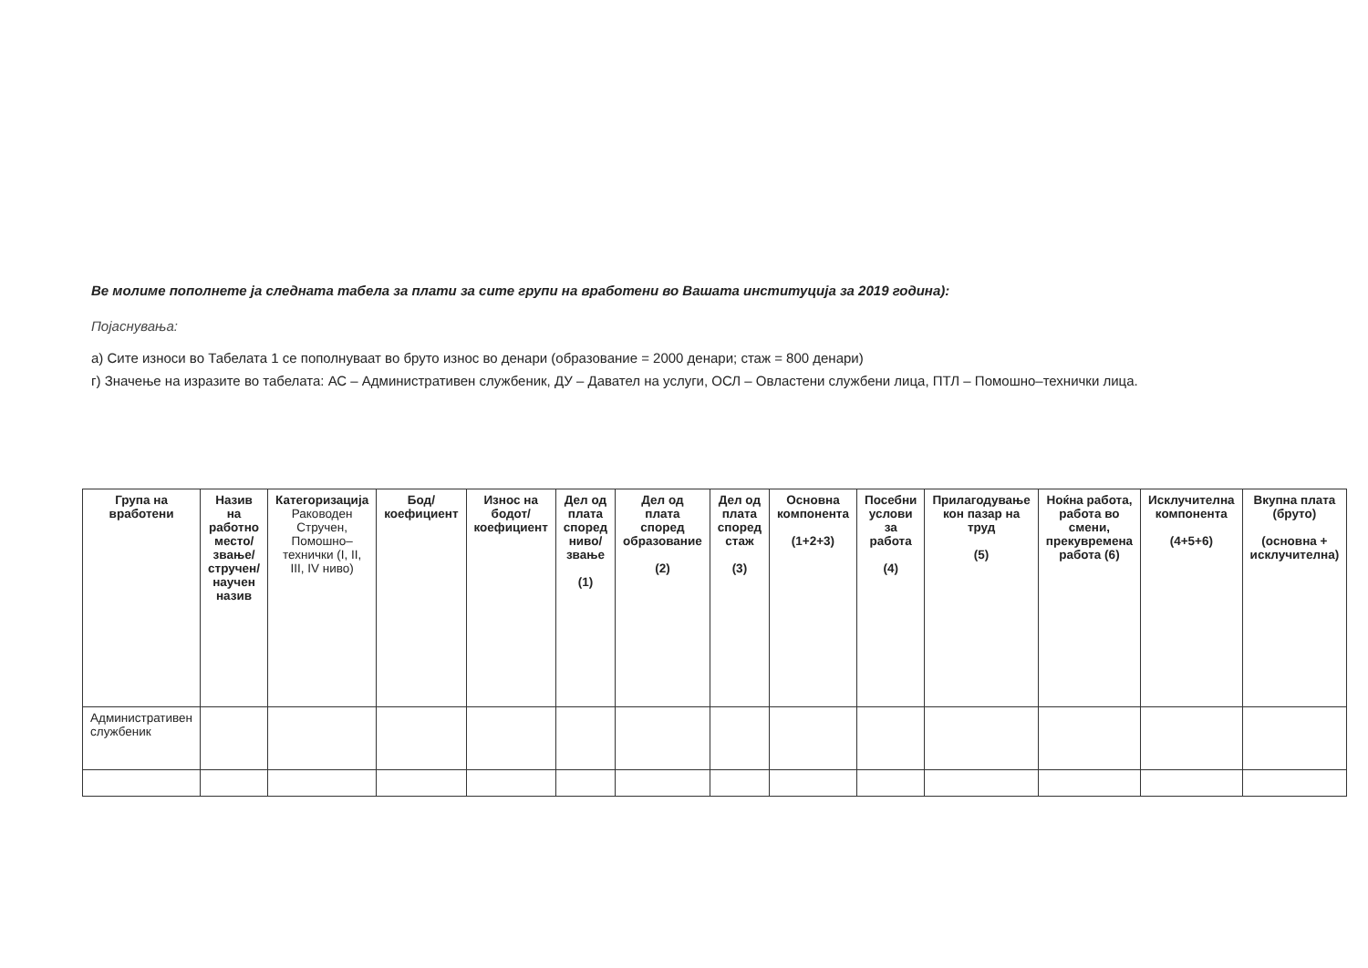Ве молиме пополнете ја следната табела за плати за сите групи на вработени во Вашата институција за 2019 година):
Појаснувања:
а) Сите износи во Табелата 1 се пополнуваат во бруто износ во денари (образование = 2000 денари; стаж = 800 денари)
г) Значење на изразите во табелата: АС – Административен службеник, ДУ – Давател на услуги, ОСЛ – Овластени службени лица, ПТЛ – Помошно–технички лица.
| Група на вработени | Назив на работно место/звање/ стручен/научен назив | Категоризација Раководен Стручен, Помошно–технички (I, II, III, IV ниво) | Бод/ коефициент | Износ на бодот/ коефициент | Дел од плата според ниво/звање (1) | Дел од плата според образование (2) | Дел од плата според стаж (3) | Основна компонента (1+2+3) | Посебни услови за работа (4) | Прилагодување кон пазар на труд (5) | Ноќна работа, работа во смени, прекувремена работа (6) | Исклучителна компонента (4+5+6) | Вкупна плата (бруто) (основна + исклучителна) |
| --- | --- | --- | --- | --- | --- | --- | --- | --- | --- | --- | --- | --- | --- |
| Административен службеник | | | | | | | | | | | | | |